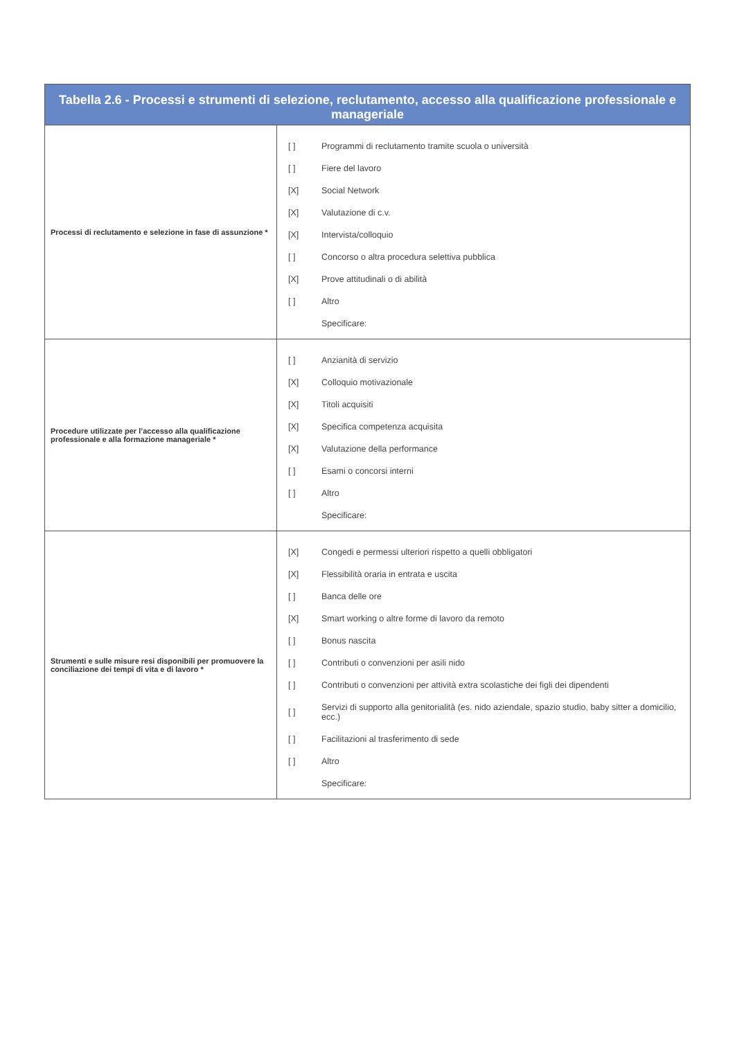| Tabella 2.6 - Processi e strumenti di selezione, reclutamento, accesso alla qualificazione professionale e manageriale | |
| --- | --- |
| Processi di reclutamento e selezione in fase di assunzione * | / [ ] / Programmi di reclutamento tramite scuola o università / / [ ] / Fiere del lavoro / / [X] / Social Network / / [X] / Valutazione di c.v. / / [X] / Intervista/colloquio / / [ ] / Concorso o altra procedura selettiva pubblica / / [X] / Prove attitudinali o di abilità / / [ ] / Altro / / / Specificare: / |
| Procedure utilizzate per l’accesso alla qualificazione professionale e alla formazione manageriale * | / [ ] / Anzianità di servizio / / [X] / Colloquio motivazionale / / [X] / Titoli acquisiti / / [X] / Specifica competenza acquisita / / [X] / Valutazione della performance / / [ ] / Esami o concorsi interni / / [ ] / Altro / / / Specificare: / |
| Strumenti e sulle misure resi disponibili per promuovere la conciliazione dei tempi di vita e di lavoro * | / [X] / Congedi e permessi ulteriori rispetto a quelli obbligatori / / [X] / Flessibilità oraria in entrata e uscita / / [ ] / Banca delle ore / / [X] / Smart working o altre forme di lavoro da remoto / / [ ] / Bonus nascita / / [ ] / Contributi o convenzioni per asili nido / / [ ] / Contributi o convenzioni per attività extra scolastiche dei figli dei dipendenti / / [ ] / Servizi di supporto alla genitorialità (es. nido aziendale, spazio studio, baby sitter a domicilio, ecc.) / / [ ] / Facilitazioni al trasferimento di sede / / [ ] / Altro / / / Specificare: / |